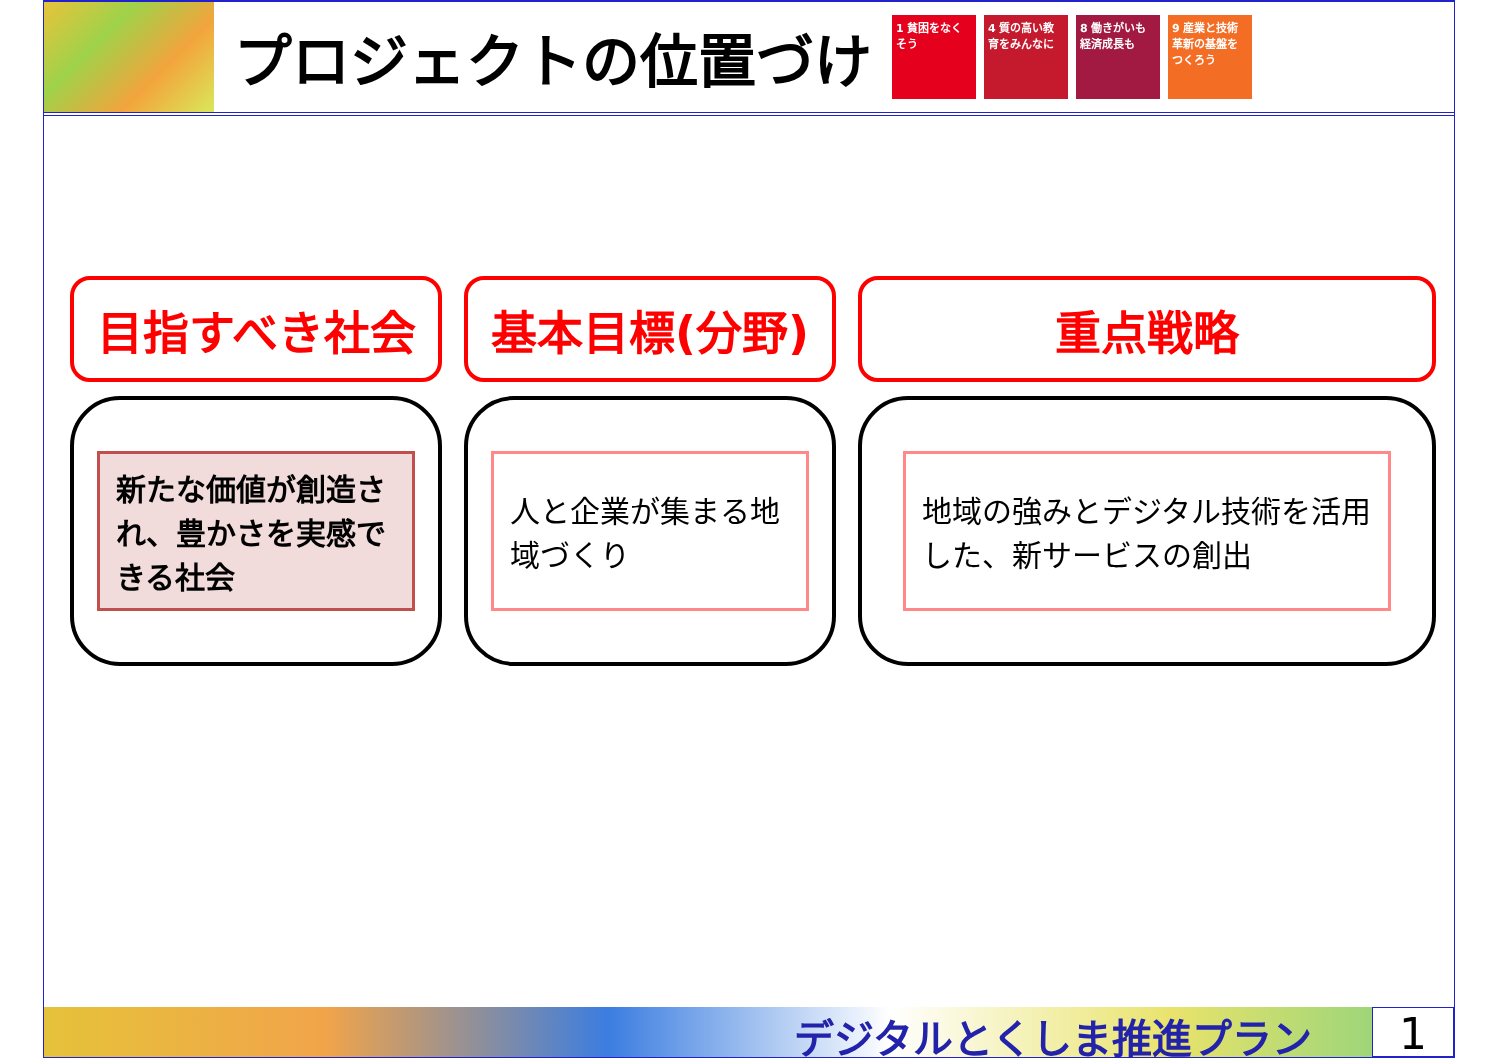プロジェクトの位置づけ
1 貧困をなくそう
4 質の高い教育をみんなに
8 働きがいも経済成長も
9 産業と技術革新の基盤をつくろう
目指すべき社会
新たな価値が創造され、豊かさを実感できる社会
基本目標(分野)
人と企業が集まる地域づくり
重点戦略
地域の強みとデジタル技術を活用した、新サービスの創出
デジタルとくしま推進プラン 1